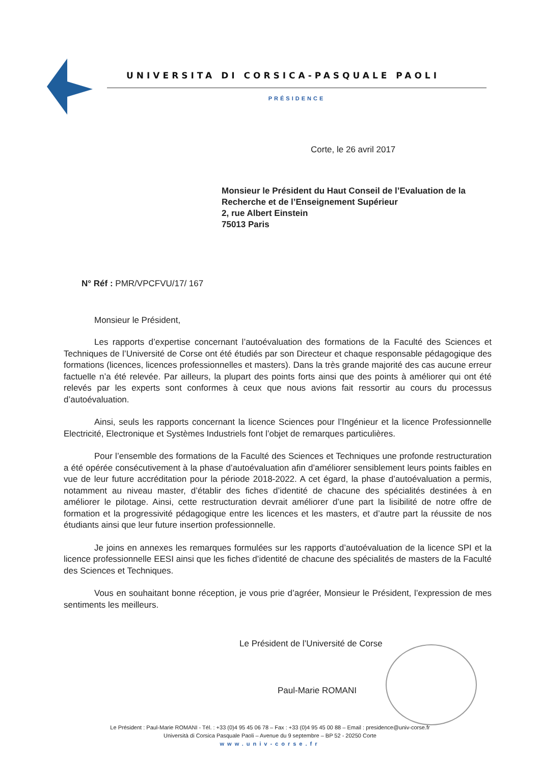UNIVERSITA DI CORSICA-PASQUALE PAOLI
PRÉSIDENCE
Corte, le 26 avril 2017
Monsieur le Président du Haut Conseil de l’Evaluation de la
Recherche et de l’Enseignement Supérieur
2, rue Albert Einstein
75013 Paris
N° Réf : PMR/VPCFVU/17/ 167
Monsieur le Président,
Les rapports d’expertise concernant l’autoévaluation des formations de la Faculté des Sciences et Techniques de l’Université de Corse ont été étudiés par son Directeur et chaque responsable pédagogique des formations (licences, licences professionnelles et masters). Dans la très grande majorité des cas aucune erreur factuelle n’a été relevée. Par ailleurs, la plupart des points forts ainsi que des points à améliorer qui ont été relevés par les experts sont conformes à ceux que nous avions fait ressortir au cours du processus d’autoévaluation.
Ainsi, seuls les rapports concernant la licence Sciences pour l’Ingénieur et la licence Professionnelle Electricité, Electronique et Systèmes Industriels font l’objet de remarques particulières.
Pour l’ensemble des formations de la Faculté des Sciences et Techniques une profonde restructuration a été opérée consécutivement à la phase d’autoévaluation afin d’améliorer sensiblement leurs points faibles en vue de leur future accréditation pour la période 2018-2022. A cet égard, la phase d’autoévaluation a permis, notamment au niveau master, d’établir des fiches d’identité de chacune des spécialités destinées à en améliorer le pilotage. Ainsi, cette restructuration devrait améliorer d’une part la lisibilité de notre offre de formation et la progressivité pédagogique entre les licences et les masters, et d’autre part la réussite de nos étudiants ainsi que leur future insertion professionnelle.
Je joins en annexes les remarques formulées sur les rapports d’autoévaluation de la licence SPI et la licence professionnelle EESI ainsi que les fiches d’identité de chacune des spécialités de masters de la Faculté des Sciences et Techniques.
Vous en souhaitant bonne réception, je vous prie d’agréer, Monsieur le Président, l’expression de mes sentiments les meilleurs.
Le Président de l’Université de Corse
Paul-Marie ROMANI
Le Président : Paul-Marie ROMANI - Tél. : +33 (0)4 95 45 06 78 – Fax : +33 (0)4 95 45 00 88 – Email : presidence@univ-corse.fr
Università di Corsica Pasquale Paoli – Avenue du 9 septembre – BP 52 - 20250 Corte
www.univ-corse.fr